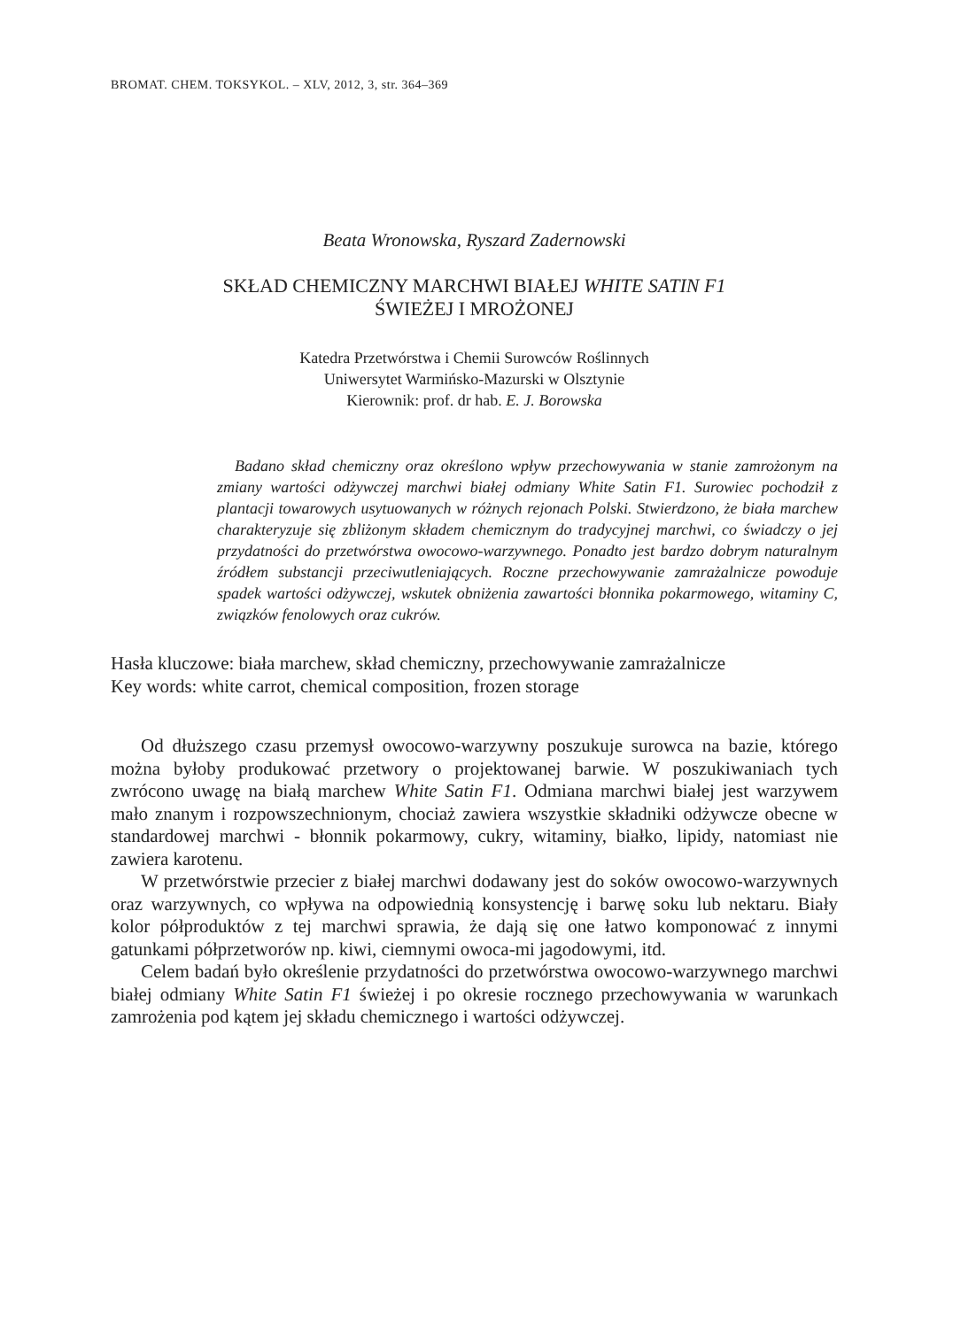BROMAT. CHEM. TOKSYKOL. – XLV, 2012, 3, str. 364–369
Beata Wronowska, Ryszard Zadernowski
SKŁAD CHEMICZNY MARCHWI BIAŁEJ WHITE SATIN F1
ŚWIEŻEJ I MROŻONEJ
Katedra Przetwórstwa i Chemii Surowców Roślinnych
Uniwersytet Warmińsko-Mazurski w Olsztynie
Kierownik: prof. dr hab. E. J. Borowska
Badano skład chemiczny oraz określono wpływ przechowywania w stanie zamrożonym na zmiany wartości odżywczej marchwi białej odmiany White Satin F1. Surowiec pochodził z plantacji towarowych usytuowanych w różnych rejonach Polski. Stwierdzono, że biała marchew charakteryzuje się zbliżonym składem chemicznym do tradycyjnej marchwi, co świadczy o jej przydatności do przetwórstwa owocowo-warzywnego. Ponadto jest bardzo dobrym naturalnym źródłem substancji przeciwutleniających. Roczne przechowywanie zamrażalnicze powoduje spadek wartości odżywczej, wskutek obniżenia zawartości błonnika pokarmowego, witaminy C, związków fenolowych oraz cukrów.
Hasła kluczowe: biała marchew, skład chemiczny, przechowywanie zamrażalnicze
Key words: white carrot, chemical composition, frozen storage
Od dłuższego czasu przemysł owocowo-warzywny poszukuje surowca na bazie, którego można byłoby produkować przetwory o projektowanej barwie. W poszukiwaniach tych zwrócono uwagę na białą marchew White Satin F1. Odmiana marchwi białej jest warzywem mało znanym i rozpowszechnionym, chociaż zawiera wszystkie składniki odżywcze obecne w standardowej marchwi - błonnik pokarmowy, cukry, witaminy, białko, lipidy, natomiast nie zawiera karotenu.
W przetwórstwie przecier z białej marchwi dodawany jest do soków owocowo-warzywnych oraz warzywnych, co wpływa na odpowiednią konsystencję i barwę soku lub nektaru. Biały kolor półproduktów z tej marchwi sprawia, że dają się one łatwo komponować z innymi gatunkami półprzetworów np. kiwi, ciemnymi owoca-mi jagodowymi, itd.
Celem badań było określenie przydatności do przetwórstwa owocowo-warzywnego marchwi białej odmiany White Satin F1 świeżej i po okresie rocznego przechowywania w warunkach zamrożenia pod kątem jej składu chemicznego i wartości odżywczej.